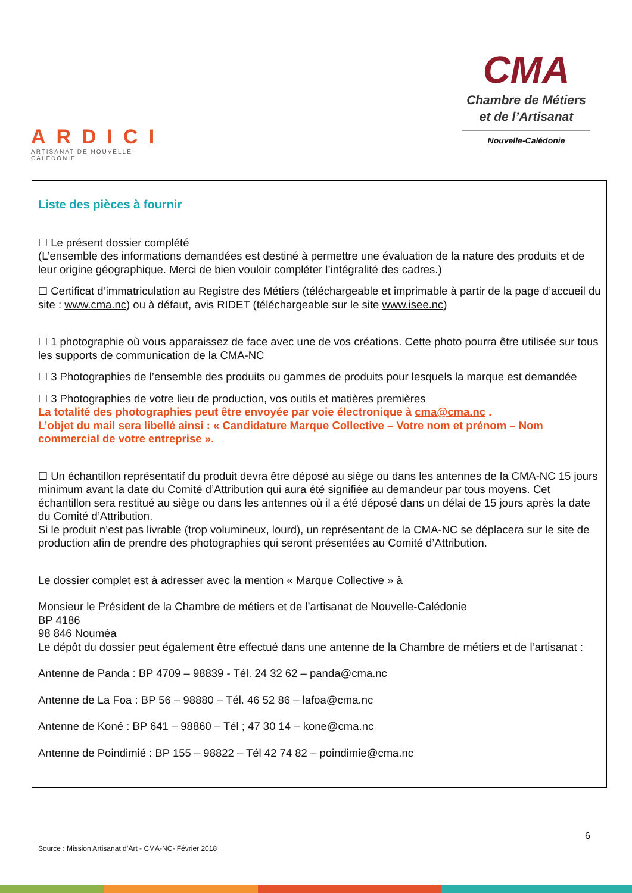ARDICI
ARTISANAT DE NOUVELLE-CALÉDONIE
CMA
Chambre de Métiers
et de l’Artisanat
Nouvelle-Calédonie
Liste des pièces à fournir
☐ Le présent dossier complété
(L’ensemble des informations demandées est destiné à permettre une évaluation de la nature des produits et de leur origine géographique. Merci de bien vouloir compléter l’intégralité des cadres.)
☐ Certificat d’immatriculation au Registre des Métiers (téléchargeable et imprimable à partir de la page d’accueil du site : www.cma.nc) ou à défaut, avis RIDET (téléchargeable sur le site www.isee.nc)
☐ 1 photographie où vous apparaissez de face avec une de vos créations. Cette photo pourra être utilisée sur tous les supports de communication de la CMA-NC
☐ 3 Photographies de l’ensemble des produits ou gammes de produits pour lesquels la marque est demandée
☐ 3 Photographies de votre lieu de production, vos outils et matières premières
La totalité des photographies peut être envoyée par voie électronique à cma@cma.nc .
L’objet du mail sera libellé ainsi : « Candidature Marque Collective – Votre nom et prénom – Nom commercial de votre entreprise ».
☐ Un échantillon représentatif du produit devra être déposé au siège ou dans les antennes de la CMA-NC 15 jours minimum avant la date du Comité d’Attribution qui aura été signifiée au demandeur par tous moyens. Cet échantillon sera restitué au siège ou dans les antennes où il a été déposé dans un délai de 15 jours après la date du Comité d’Attribution.
Si le produit n’est pas livrable (trop volumineux, lourd), un représentant de la CMA-NC se déplacera sur le site de production afin de prendre des photographies qui seront présentées au Comité d’Attribution.
Le dossier complet est à adresser avec la mention « Marque Collective » à
Monsieur le Président de la Chambre de métiers et de l’artisanat de Nouvelle-Calédonie
BP 4186
98 846 Nouméa
Le dépôt du dossier peut également être effectué dans une antenne de la Chambre de métiers et de l’artisanat :
Antenne de Panda : BP 4709 – 98839 - Tél. 24 32 62 – panda@cma.nc
Antenne de La Foa : BP 56 – 98880 – Tél. 46 52 86 – lafoa@cma.nc
Antenne de Koné : BP 641 – 98860 – Tél ; 47 30 14 – kone@cma.nc
Antenne de Poindimié : BP 155 – 98822 – Tél 42 74 82 – poindimie@cma.nc
6
Source : Mission Artisanat d’Art - CMA-NC- Février 2018